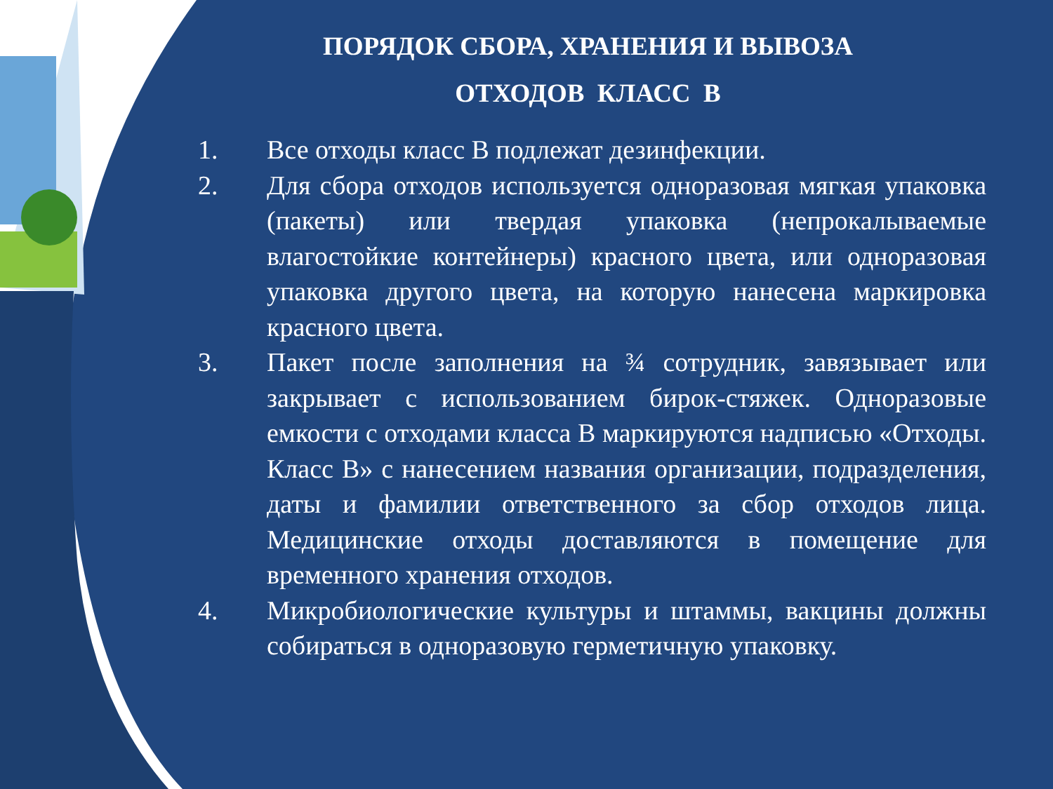ПОРЯДОК СБОРА, ХРАНЕНИЯ И ВЫВОЗА
ОТХОДОВ КЛАСС В
1. Все отходы класс В подлежат дезинфекции.
2. Для сбора отходов используется одноразовая мягкая упаковка (пакеты) или твердая упаковка (непрокалываемые влагостойкие контейнеры) красного цвета, или одноразовая упаковка другого цвета, на которую нанесена маркировка красного цвета.
3. Пакет после заполнения на ¾ сотрудник, завязывает или закрывает с использованием бирок-стяжек. Одноразовые емкости с отходами класса В маркируются надписью «Отходы. Класс В» с нанесением названия организации, подразделения, даты и фамилии ответственного за сбор отходов лица. Медицинские отходы доставляются в помещение для временного хранения отходов.
4. Микробиологические культуры и штаммы, вакцины должны собираться в одноразовую герметичную упаковку.